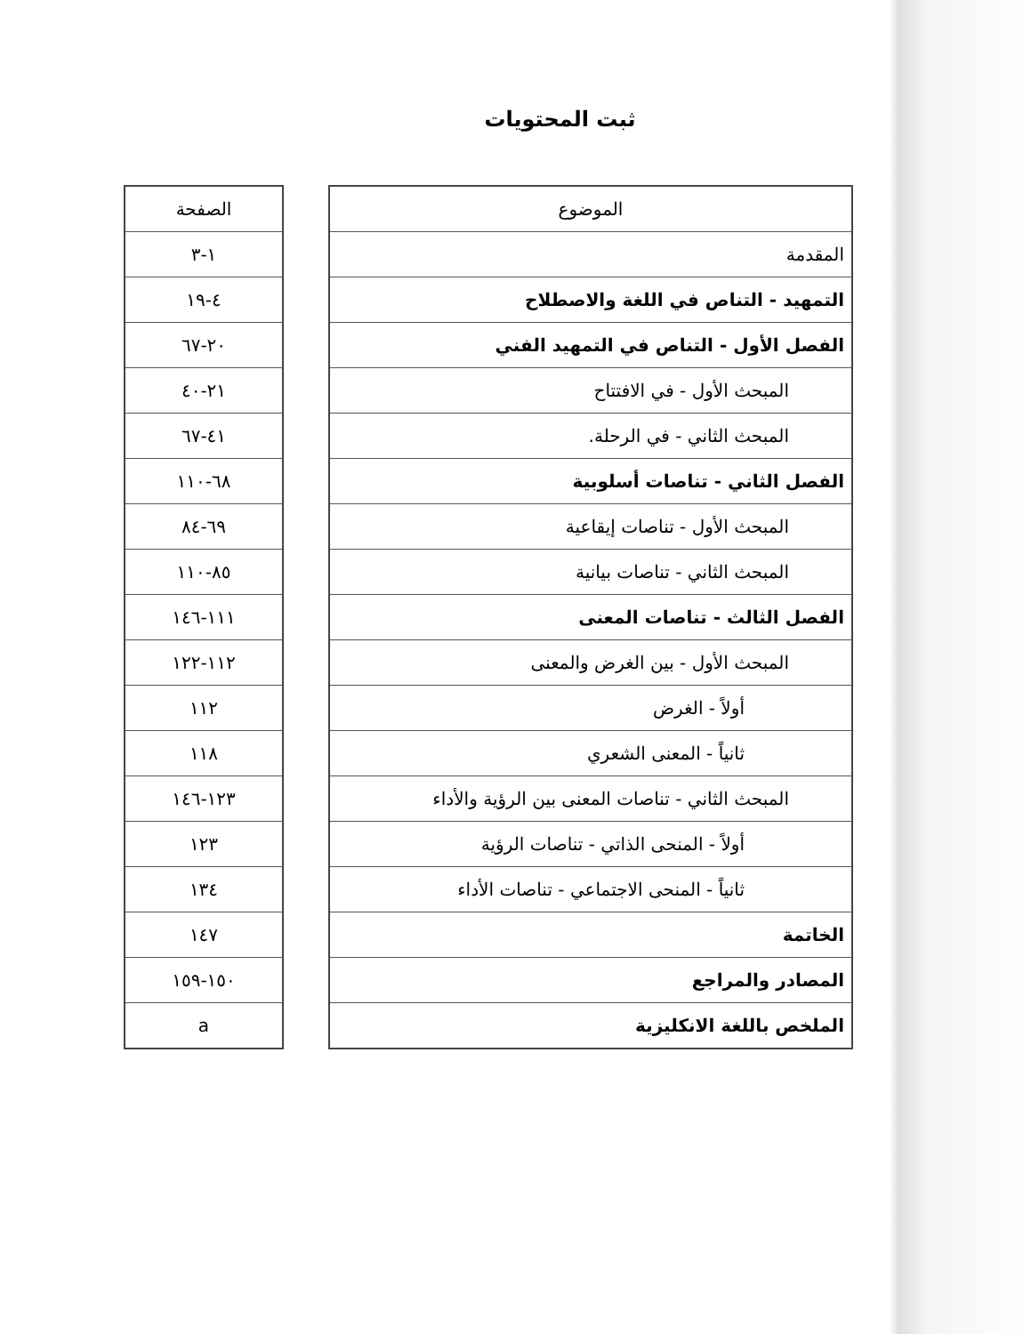ثبت المحتويات
| الموضوع |
| --- |
| المقدمة |
| التمهيد - التناص في اللغة والاصطلاح |
| الفصل الأول - التناص في التمهيد الفني |
| المبحث الأول - في الافتتاح |
| المبحث الثاني - في الرحلة. |
| الفصل الثاني - تناصات أسلوبية |
| المبحث الأول - تناصات إيقاعية |
| المبحث الثاني - تناصات بيانية |
| الفصل الثالث - تناصات المعنى |
| المبحث الأول - بين الغرض والمعنى |
| أولاً - الغرض |
| ثانياً - المعنى الشعري |
| المبحث الثاني - تناصات المعنى بين الرؤية والأداء |
| أولاً - المنحى الذاتي - تناصات الرؤية |
| ثانياً - المنحى الاجتماعي - تناصات الأداء |
| الخاتمة |
| المصادر والمراجع |
| الملخص باللغة الانكليزية |
| الصفحة |
| --- |
| ١-٣ |
| ٤-١٩ |
| ٢٠-٦٧ |
| ٢١-٤٠ |
| ٤١-٦٧ |
| ٦٨-١١٠ |
| ٦٩-٨٤ |
| ٨٥-١١٠ |
| ١١١-١٤٦ |
| ١١٢-١٢٢ |
| ١١٢ |
| ١١٨ |
| ١٢٣-١٤٦ |
| ١٢٣ |
| ١٣٤ |
| ١٤٧ |
| ١٥٠-١٥٩ |
| a |